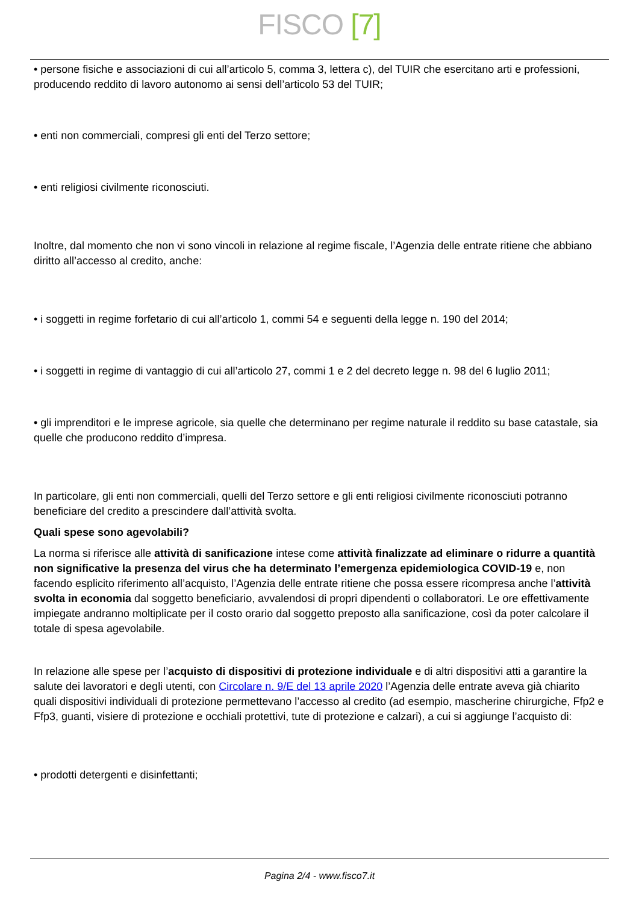FISCO [7]
• persone fisiche e associazioni di cui all’articolo 5, comma 3, lettera c), del TUIR che esercitano arti e professioni, producendo reddito di lavoro autonomo ai sensi dell’articolo 53 del TUIR;
• enti non commerciali, compresi gli enti del Terzo settore;
• enti religiosi civilmente riconosciuti.
Inoltre, dal momento che non vi sono vincoli in relazione al regime fiscale, l’Agenzia delle entrate ritiene che abbiano diritto all’accesso al credito, anche:
• i soggetti in regime forfetario di cui all’articolo 1, commi 54 e seguenti della legge n. 190 del 2014;
• i soggetti in regime di vantaggio di cui all’articolo 27, commi 1 e 2 del decreto legge n. 98 del 6 luglio 2011;
• gli imprenditori e le imprese agricole, sia quelle che determinano per regime naturale il reddito su base catastale, sia quelle che producono reddito d’impresa.
In particolare, gli enti non commerciali, quelli del Terzo settore e gli enti religiosi civilmente riconosciuti potranno beneficiare del credito a prescindere dall’attività svolta.
Quali spese sono agevolabili?
La norma si riferisce alle attività di sanificazione intese come attività finalizzate ad eliminare o ridurre a quantità non significative la presenza del virus che ha determinato l’emergenza epidemiologica COVID-19 e, non facendo esplicito riferimento all’acquisto, l’Agenzia delle entrate ritiene che possa essere ricompresa anche l’attività svolta in economia dal soggetto beneficiario, avvalendosi di propri dipendenti o collaboratori. Le ore effettivamente impiegate andranno moltiplicate per il costo orario dal soggetto preposto alla sanificazione, così da poter calcolare il totale di spesa agevolabile.
In relazione alle spese per l’acquisto di dispositivi di protezione individuale e di altri dispositivi atti a garantire la salute dei lavoratori e degli utenti, con Circolare n. 9/E del 13 aprile 2020 l’Agenzia delle entrate aveva già chiarito quali dispositivi individuali di protezione permettevano l’accesso al credito (ad esempio, mascherine chirurgiche, Ffp2 e Ffp3, guanti, visiere di protezione e occhiali protettivi, tute di protezione e calzari), a cui si aggiunge l’acquisto di:
• prodotti detergenti e disinfettanti;
Pagina 2/4 - www.fisco7.it